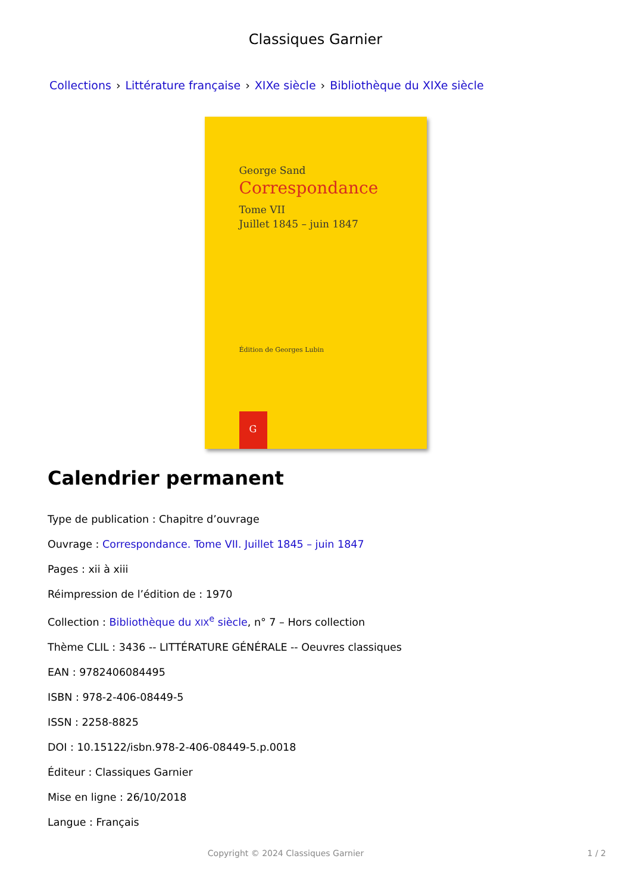Classiques Garnier
Collections › Littérature française › XIXe siècle › Bibliothèque du XIXe siècle
George Sand
Correspondance
Tome VII
Juillet 1845 – juin 1847
Édition de Georges Lubin
G
Calendrier permanent
Type de publication : Chapitre d’ouvrage
Ouvrage : Correspondance. Tome VII. Juillet 1845 – juin 1847
Pages : xii à xiii
Réimpression de l’édition de : 1970
Collection : Bibliothèque du XIX<sup>e</sup> siècle, n° 7 – Hors collection
Thème CLIL : 3436 -- LITTÉRATURE GÉNÉRALE -- Oeuvres classiques
EAN : 9782406084495
ISBN : 978-2-406-08449-5
ISSN : 2258-8825
DOI : 10.15122/isbn.978-2-406-08449-5.p.0018
Éditeur : Classiques Garnier
Mise en ligne : 26/10/2018
Langue : Français
Copyright © 2024 Classiques Garnier 1 / 2